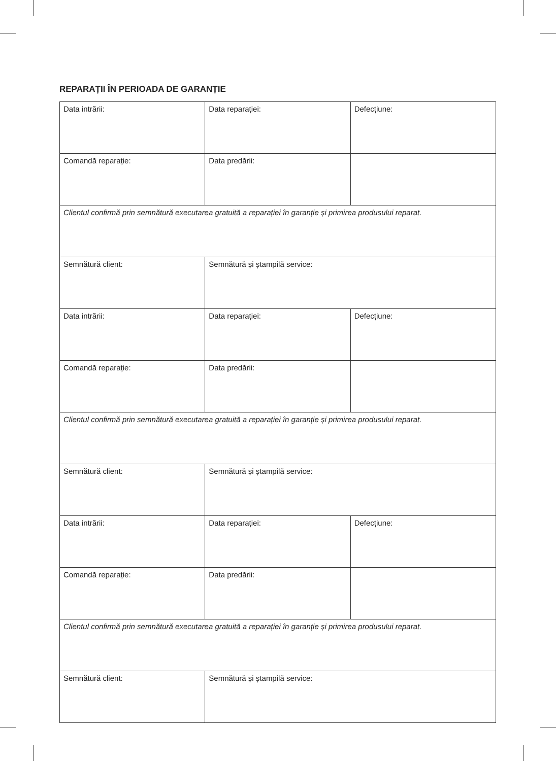REPARAȚII ÎN PERIOADA DE GARANȚIE
| Data intrării: | Data reparației: | Defecțiune: |
| Comandă reparație: | Data predării: | |
| Clientul confirmă prin semnătură executarea gratuită a reparației în garanție și primirea produsului reparat. | | |
| Semnătură client: | Semnătură și ștampilă service: | |
| Data intrării: | Data reparației: | Defecțiune: |
| Comandă reparație: | Data predării: | |
| Clientul confirmă prin semnătură executarea gratuită a reparației în garanție și primirea produsului reparat. | | |
| Semnătură client: | Semnătură și ștampilă service: | |
| Data intrării: | Data reparației: | Defecțiune: |
| Comandă reparație: | Data predării: | |
| Clientul confirmă prin semnătură executarea gratuită a reparației în garanție și primirea produsului reparat. | | |
| Semnătură client: | Semnătură și ștampilă service: | |